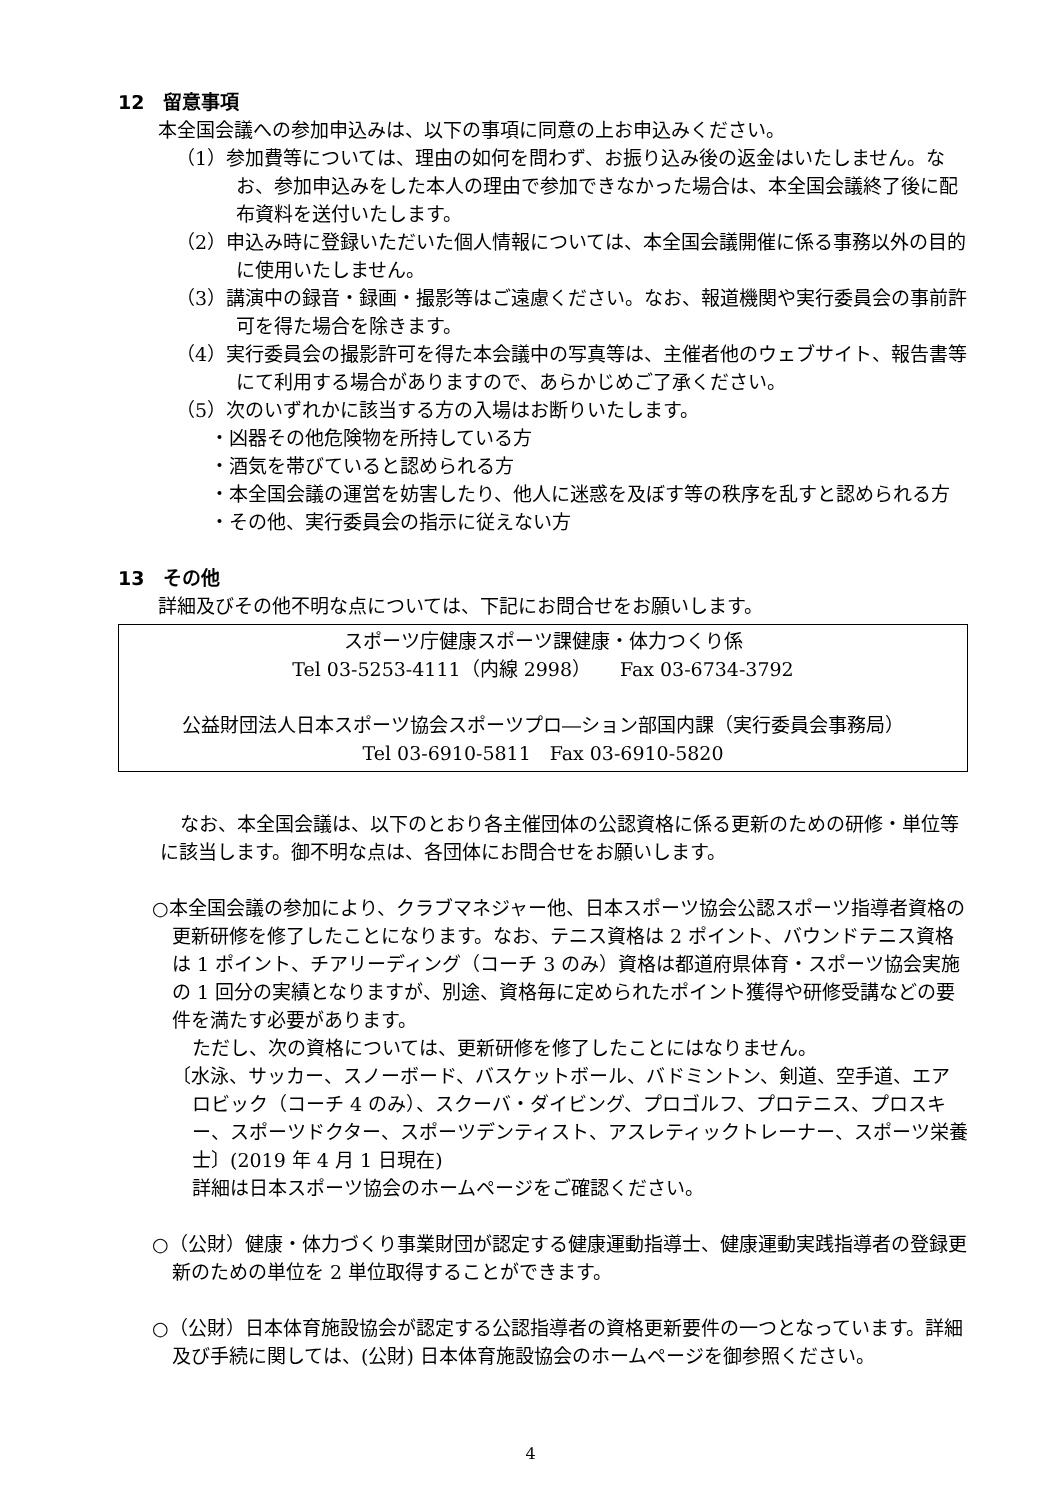12　留意事項
本全国会議への参加申込みは、以下の事項に同意の上お申込みください。
（1）参加費等については、理由の如何を問わず、お振り込み後の返金はいたしません。なお、参加申込みをした本人の理由で参加できなかった場合は、本全国会議終了後に配布資料を送付いたします。
（2）申込み時に登録いただいた個人情報については、本全国会議開催に係る事務以外の目的に使用いたしません。
（3）講演中の録音・録画・撮影等はご遠慮ください。なお、報道機関や実行委員会の事前許可を得た場合を除きます。
（4）実行委員会の撮影許可を得た本会議中の写真等は、主催者他のウェブサイト、報告書等にて利用する場合がありますので、あらかじめご了承ください。
（5）次のいずれかに該当する方の入場はお断りいたします。
・凶器その他危険物を所持している方
・酒気を帯びていると認められる方
・本全国会議の運営を妨害したり、他人に迷惑を及ぼす等の秩序を乱すと認められる方
・その他、実行委員会の指示に従えない方
13　その他
詳細及びその他不明な点については、下記にお問合せをお願いします。
スポーツ庁健康スポーツ課健康・体力つくり係
Tel 03-5253-4111（内線 2998）　　Fax 03-6734-3792
公益財団法人日本スポーツ協会スポーツプロ―ション部国内課（実行委員会事務局）
Tel 03-6910-5811　Fax 03-6910-5820
なお、本全国会議は、以下のとおり各主催団体の公認資格に係る更新のための研修・単位等に該当します。御不明な点は、各団体にお問合せをお願いします。
○本全国会議の参加により、クラブマネジャー他、日本スポーツ協会公認スポーツ指導者資格の更新研修を修了したことになります。なお、テニス資格は 2 ポイント、バウンドテニス資格は 1 ポイント、チアリーディング（コーチ 3 のみ）資格は都道府県体育・スポーツ協会実施の 1 回分の実績となりますが、別途、資格毎に定められたポイント獲得や研修受講などの要件を満たす必要があります。
ただし、次の資格については、更新研修を修了したことにはなりません。
〔水泳、サッカー、スノーボード、バスケットボール、バドミントン、剣道、空手道、エアロビック（コーチ 4 のみ）、スクーバ・ダイビング、プロゴルフ、プロテニス、プロスキー、スポーツドクター、スポーツデンティスト、アスレティックトレーナー、スポーツ栄養士〕(2019 年 4 月 1 日現在)
詳細は日本スポーツ協会のホームページをご確認ください。
○（公財）健康・体力づくり事業財団が認定する健康運動指導士、健康運動実践指導者の登録更新のための単位を 2 単位取得することができます。
○（公財）日本体育施設協会が認定する公認指導者の資格更新要件の一つとなっています。詳細及び手続に関しては、(公財) 日本体育施設協会のホームページを御参照ください。
4